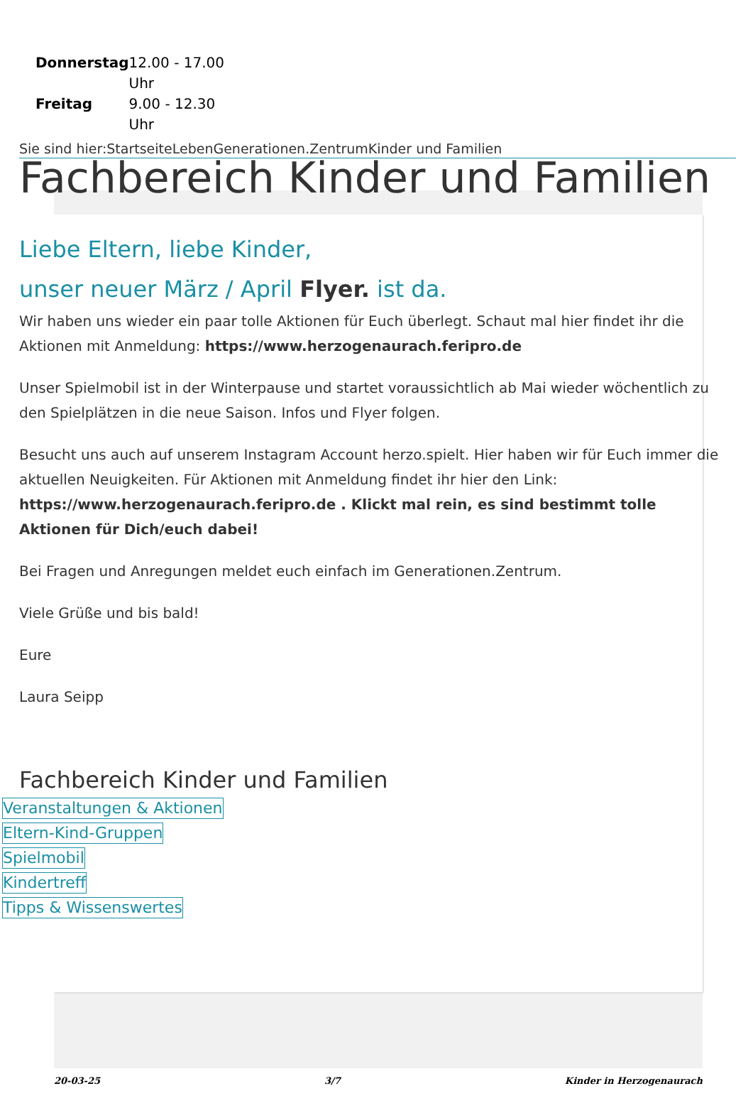| Donnerstag | 12.00 - 17.00 Uhr |
| Freitag | 9.00 - 12.30 Uhr |
Sie sind hier:StartseiteLebenGenerationen.ZentrumKinder und Familien
Fachbereich Kinder und Familien
Liebe Eltern, liebe Kinder,
unser neuer März / April Flyer. ist da.
Wir haben uns wieder ein paar tolle Aktionen für Euch überlegt. Schaut mal hier findet ihr die Aktionen mit Anmeldung: https://www.herzogenaurach.feripro.de
Unser Spielmobil ist in der Winterpause und startet voraussichtlich ab Mai wieder wöchentlich zu den Spielplätzen in die neue Saison. Infos und Flyer folgen.
Besucht uns auch auf unserem Instagram Account herzo.spielt. Hier haben wir für Euch immer die aktuellen Neuigkeiten. Für Aktionen mit Anmeldung findet ihr hier den Link: https://www.herzogenaurach.feripro.de . Klickt mal rein, es sind bestimmt tolle Aktionen für Dich/euch dabei!
Bei Fragen und Anregungen meldet euch einfach im Generationen.Zentrum.
Viele Grüße und bis bald!
Eure
Laura Seipp
Fachbereich Kinder und Familien
Veranstaltungen & Aktionen
Eltern-Kind-Gruppen
Spielmobil
Kindertreff
Tipps & Wissenswertes
20-03-25 3/7 Kinder in Herzogenaurach